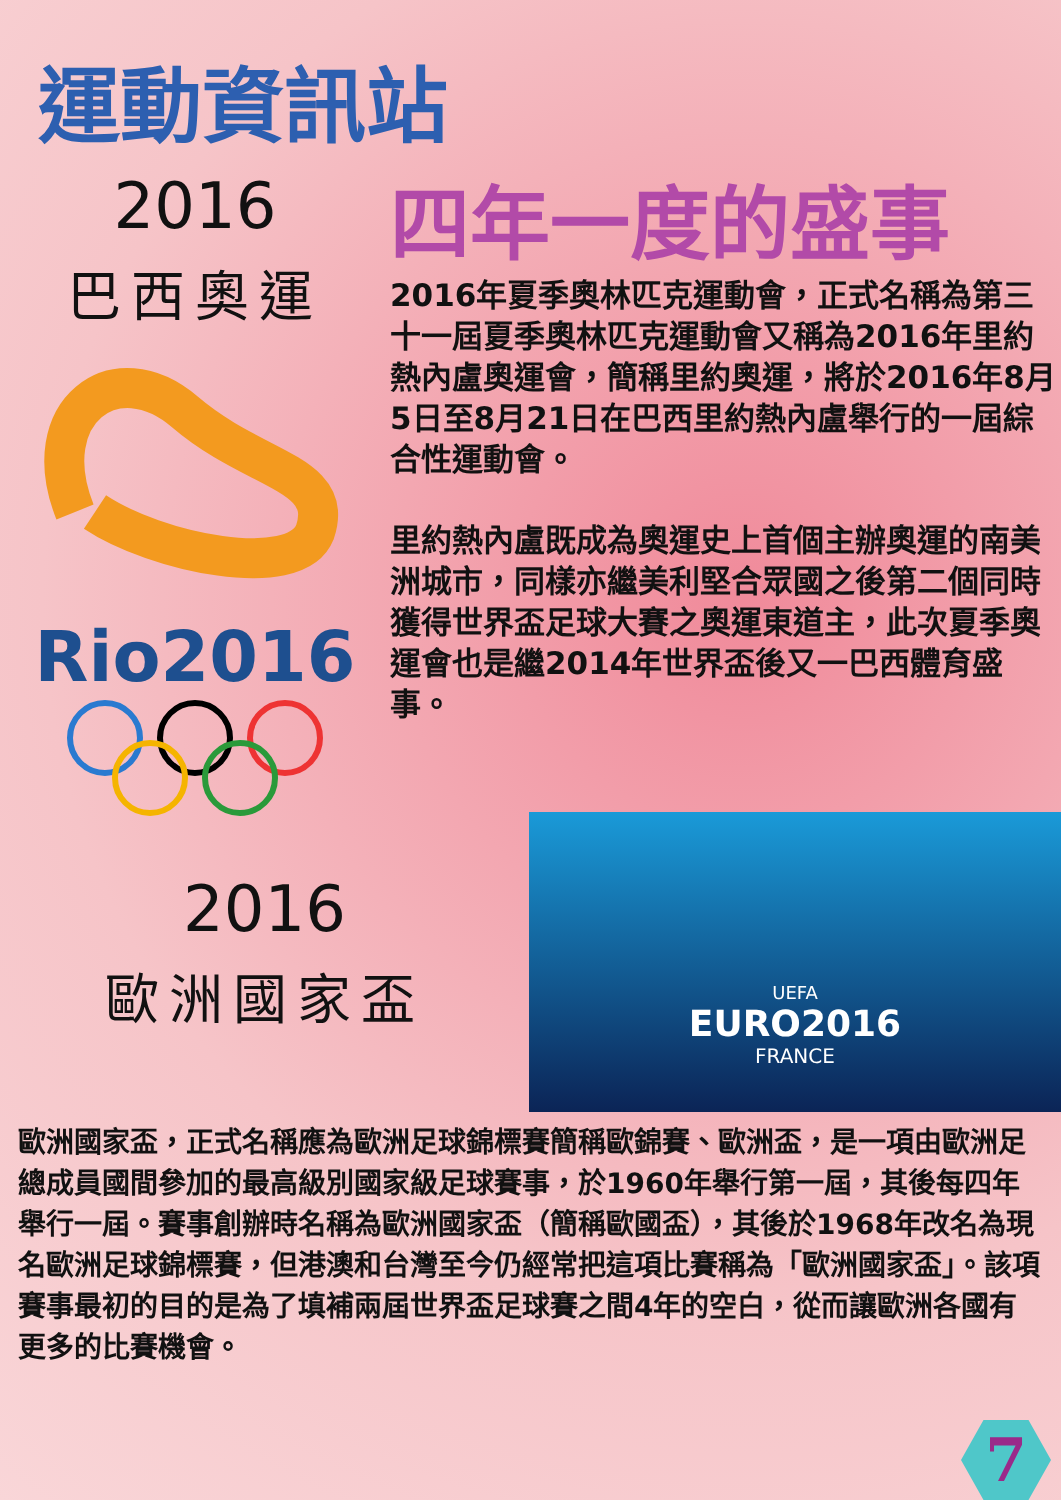運動資訊站
2016
巴西奧運
Rio2016
四年一度的盛事
2016年夏季奧林匹克運動會，正式名稱為第三十一屆夏季奧林匹克運動會又稱為2016年里約熱內盧奧運會，簡稱里約奧運，將於2016年8月5日至8月21日在巴西里約熱內盧舉行的一屆綜合性運動會。
里約熱內盧既成為奧運史上首個主辦奧運的南美洲城市，同樣亦繼美利堅合眾國之後第二個同時獲得世界盃足球大賽之奧運東道主，此次夏季奧運會也是繼2014年世界盃後又一巴西體育盛事。
2016
歐洲國家盃
UEFA
EURO2016
FRANCE
歐洲國家盃，正式名稱應為歐洲足球錦標賽簡稱歐錦賽、歐洲盃，是一項由歐洲足總成員國間參加的最高級別國家級足球賽事，於1960年舉行第一屆，其後每四年舉行一屆。賽事創辦時名稱為歐洲國家盃（簡稱歐國盃），其後於1968年改名為現名歐洲足球錦標賽，但港澳和台灣至今仍經常把這項比賽稱為「歐洲國家盃」。該項賽事最初的目的是為了填補兩屆世界盃足球賽之間4年的空白，從而讓歐洲各國有更多的比賽機會。
7